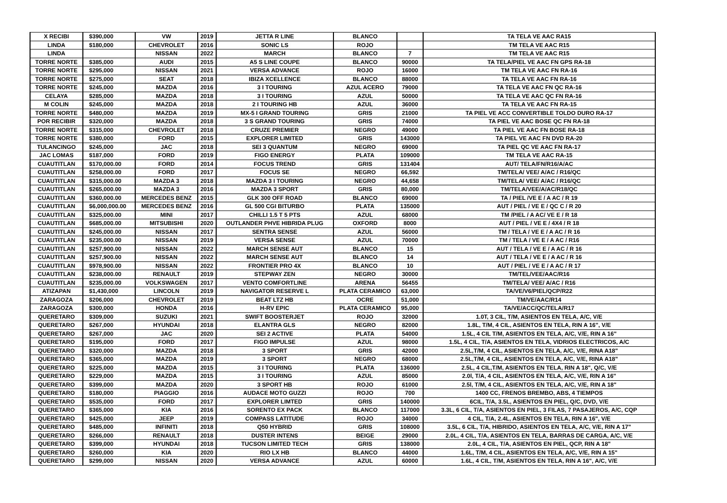| X RECIBI | $390,000 | VW | 2019 | JETTA R LINE | BLANCO | | TA TELA VE AAC RA15 |
| LINDA | $180,000 | CHEVROLET | 2016 | SONIC LS | ROJO | | TM TELA VE AAC R15 |
| LINDA | | NISSAN | 2022 | MARCH | BLANCO | 7 | TM TELA VE AAC R15 |
| TORRE NORTE | $385,000 | AUDI | 2015 | A5 S LINE COUPE | BLANCO | 90000 | TA TELA/PIEL VE AAC FN GPS RA-18 |
| TORRE NORTE | $295,000 | NISSAN | 2021 | VERSA ADVANCE | ROJO | 16000 | TM TELA VE AAC FN RA-16 |
| TORRE NORTE | $275,000 | SEAT | 2018 | IBIZA XCELLENCE | BLANCO | 88000 | TA TELA VE AAC FN RA-16 |
| TORRE NORTE | $245,000 | MAZDA | 2016 | 3 I TOURING | AZUL ACERO | 79000 | TA TELA VE AAC FN QC RA-16 |
| CELAYA | $285,000 | MAZDA | 2018 | 3 I TOURING | AZUL | 50000 | TA TELA VE AAC QC FN RA-16 |
| M COLIN | $245,000 | MAZDA | 2018 | 2 I TOURING HB | AZUL | 36000 | TA TELA VE AAC FN RA-15 |
| TORRE NORTE | $480,000 | MAZDA | 2019 | MX-5 I GRAND TOURING | GRIS | 21000 | TA PIEL VE ACC CONVERTIBLE TOLDO DURO RA-17 |
| POR RECIBIR | $320,000 | MAZDA | 2018 | 3 S GRAND TOURING | GRIS | 74000 | TA PIEL VE AAC BOSE QC FN RA-18 |
| TORRE NORTE | $315,000 | CHEVROLET | 2018 | CRUZE PREMIER | NEGRO | 49000 | TA PIEL VE AAC FN BOSE RA-18 |
| TORRE NORTE | $380,000 | FORD | 2015 | EXPLORER LIMITED | GRIS | 143000 | TA PIEL VE AAC FN DVD RA-20 |
| TULANCINGO | $245,000 | JAC | 2018 | SEI 3 QUANTUM | NEGRO | 69000 | TA PIEL QC VE AAC FN RA-17 |
| JAC LOMAS | $187,000 | FORD | 2019 | FIGO ENERGY | PLATA | 109000 | TM TELA VE AAC RA-15 |
| CUAUTITLAN | $170,000.00 | FORD | 2014 | FOCUS TREND | GRIS | 131404 | AUT/ TELA/FN/R16/A/AC |
| CUAUTITLAN | $258,000.00 | FORD | 2017 | FOCUS SE | NEGRO | 66,592 | TM/TELA/ VEE/ A/AC / R16/QC |
| CUAUTITLAN | $315,000.00 | MAZDA 3 | 2018 | MAZDA 3 I TOURING | NEGRO | 44,658 | TM/TELA/ VEE/ A/AC / R16/QC |
| CUAUTITLAN | $265,000.00 | MAZDA 3 | 2016 | MAZDA 3 SPORT | GRIS | 80,000 | TM/TELA/VEE/A/AC/R18/QC |
| CUAUTITLAN | $360,000.00 | MERCEDES BENZ | 2015 | GLK 300 OFF ROAD | BLANCO | 69000 | TA / PIEL /VE E / A AC / R 19 |
| CUAUTITLAN | $6,000,000.00 | MERCEDES BENZ | 2016 | GL 500 CGI BITURBO | PLATA | 135000 | AUT / PIEL / VE E / QC C / R 20 |
| CUAUTITLAN | $325,000.00 | MINI | 2017 | CHILLI 1.5 T 5 PTS | AZUL | 68000 | TM /PIEL / A AC/ VE E / R 18 |
| CUAUTITLAN | $685,000.00 | MITSUBISHI | 2020 | OUTLANDER PHVE HIBRIDA PLUG | OXFORD | 8000 | AUT / PIEL / VE E / 4X4 / R 18 |
| CUAUTITLAN | $245,000.00 | NISSAN | 2017 | SENTRA SENSE | AZUL | 56000 | TM / TELA / VE E / A AC / R 16 |
| CUAUTITLAN | $235,000.00 | NISSAN | 2019 | VERSA SENSE | AZUL | 70000 | TM / TELA / VE E / A AC / R16 |
| CUAUTITLAN | $257,900.00 | NISSAN | 2022 | MARCH SENSE AUT | BLANCO | 15 | AUT / TELA / VE E / A AC / R 16 |
| CUAUTITLAN | $257,900.00 | NISSAN | 2022 | MARCH SENSE AUT | BLANCO | 14 | AUT / TELA / VE E / A AC / R 16 |
| CUAUTITLAN | $978,900.00 | NISSAN | 2022 | FRONTIER PRO 4X | BLANCO | 10 | AUT / PIEL / VE E / A AC / R 17 |
| CUAUTITLAN | $238,000.00 | RENAULT | 2019 | STEPWAY ZEN | NEGRO | 30000 | TM/TEL/VEE/AAC/R16 |
| CUAUTITLAN | $235,000.00 | VOLKSWAGEN | 2017 | VENTO COMFORTLINE | ARENA | 56455 | TM/TELA/ VEE/ A/AC / R16 |
| ATIZAPAN | $1,430,000 | LINCOLN | 2019 | NAVIGATOR RESERVE L | PLATA CERAMICO | 63,000 | TA/VE/V6/PIEL/QCP/R22 |
| ZARAGOZA | $206,000 | CHEVROLET | 2019 | BEAT LTZ HB | OCRE | 51,000 | TM/VE/AAC/R14 |
| ZARAGOZA | $300,000 | HONDA | 2016 | H-RV EPIC | PLATA CERAMICO | 95,000 | TA/VE/ACC/QC/TELA/R17 |
| QUERETARO | $309,000 | SUZUKI | 2021 | SWIFT BOOSTERJET | ROJO | 32000 | 1.0T, 3 CIL, T/M, ASIENTOS EN TELA, A/C, V/E |
| QUERETARO | $267,000 | HYUNDAI | 2018 | ELANTRA GLS | NEGRO | 82000 | 1.8L, T/M, 4 CIL, ASIENTOS EN TELA, RIN A 16", V/E |
| QUERETARO | $267,000 | JAC | 2020 | SEI 2 ACTIVE | PLATA | 54000 | 1.5L, 4 CIL T/M, ASIENTOS EN TELA, A/C, V/E, RIN A 16" |
| QUERETARO | $195,000 | FORD | 2017 | FIGO IMPULSE | AZUL | 98000 | 1.5L, 4 CIL, T/A, ASIENTOS EN TELA, VIDRIOS ELECTRICOS, A/C |
| QUERETARO | $320,000 | MAZDA | 2018 | 3 SPORT | GRIS | 42000 | 2.5L,T/M, 4 CIL, ASIENTOS EN TELA, A/C, V/E, RINA A18" |
| QUERETARO | $365,000 | MAZDA | 2019 | 3 SPORT | NEGRO | 68000 | 2.5L,T/M, 4 CIL, ASIENTOS EN TELA, A/C, V/E, RINA A18" |
| QUERETARO | $225,000 | MAZDA | 2015 | 3 I TOURING | PLATA | 136000 | 2.5L, 4 CIL,T/M, ASIENTOS EN TELA, RIN A 18", Q/C, V/E |
| QUERETARO | $229,000 | MAZDA | 2015 | 3 I TOURING | AZUL | 85000 | 2.0l, T/A, 4 CIL, ASIENTOS EN TELA, A/C, V/E, RIN A 16" |
| QUERETARO | $399,000 | MAZDA | 2020 | 3 SPORT HB | ROJO | 61000 | 2.5l, T/M, 4 CIL, ASIENTOS EN TELA, A/C, V/E, RIN A 18" |
| QUERETARO | $180,000 | PIAGGIO | 2016 | AUDACE MOTO GUZZI | ROJO | 700 | 1400 CC, FRENOS BREMBO, ABS, 4 TIEMPOS |
| QUERETARO | $535,000 | FORD | 2017 | EXPLORER LIMTED | GRIS | 140000 | 6CIL, T/A, 3.5L, ASIENTOS EN PIEL, Q/C, DVD, V/E |
| QUERETARO | $365,000 | KIA | 2016 | SORENTO EX PACK | BLANCO | 117000 | 3.3L, 6 CIL, T/A, ASIENTOS EN PIEL, 3 FILAS, 7 PASAJEROS, A/C, CQP |
| QUERETARO | $425,000 | JEEP | 2019 | COMPASS LATITUDE | ROJO | 34000 | 4 CIL, T/A, 2.4L, ASIENTOS EN TELA, RIN A 16", V/E |
| QUERETARO | $485,000 | INFINITI | 2018 | Q50 HYBRID | GRIS | 108000 | 3.5L, 6 CIL, T/A, HIBRIDO, ASIENTOS EN TELA, A/C, V/E, RIN A 17" |
| QUERETARO | $266,000 | RENAULT | 2018 | DUSTER INTENS | BEIGE | 29000 | 2.0L, 4 CIL, T/A, ASIENTOS EN TELA, BARRAS DE CARGA, A/C, V/E |
| QUERETARO | $399,000 | HYUNDAI | 2018 | TUCSON LIMITED TECH | GRIS | 138000 | 2.0L, 4 CIL, T/A, ASIENTOS EN PIEL, QCP, RIN A 18" |
| QUERETARO | $260,000 | KIA | 2020 | RIO LX HB | BLANCO | 44000 | 1.6L, T/M, 4 CIL, ASIENTOS EN TELA, A/C, V/E, RIN A 15" |
| QUERETARO | $299,000 | NISSAN | 2020 | VERSA ADVANCE | AZUL | 60000 | 1.6L, 4 CIL, T/M, ASIENTOS EN TELA, RIN A 16", A/C, V/E |